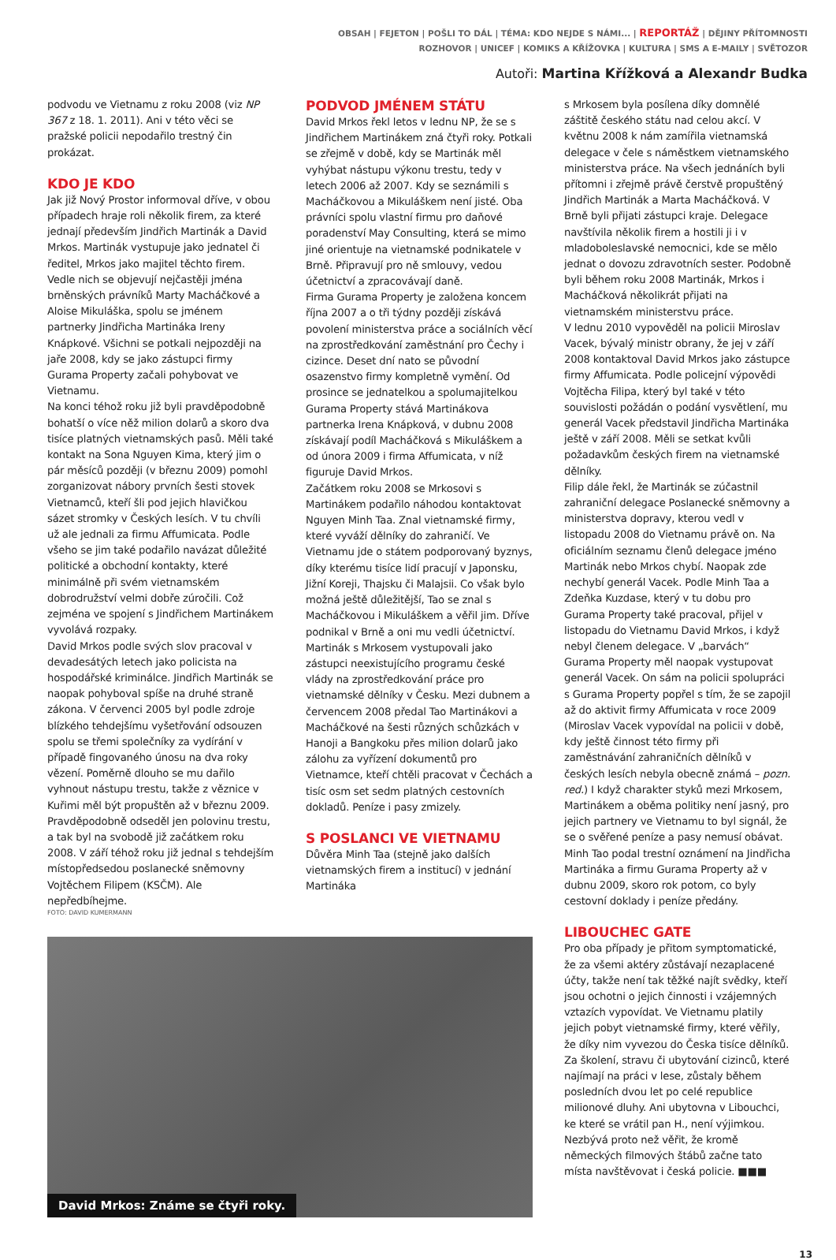OBSAH | FEJETON | POŠLI TO DÁL | TÉMA: KDO NEJDE S NÁMI... | REPORTÁŽ | DĚJINY PŘÍTOMNOSTI
ROZHOVOR | UNICEF | KOMIKS A KŘÍŽOVKA | KULTURA | SMS A E-MAILY | SVĚTOZOR
Autoři: Martina Křížková a Alexandr Budka
podvodu ve Vietnamu z roku 2008 (viz NP 367 z 18. 1. 2011). Ani v této věci se pražské policii nepodařilo trestný čin prokázat.
KDO JE KDO
Jak již Nový Prostor informoval dříve, v obou případech hraje roli několik firem, za které jednají především Jindřich Martinák a David Mrkos. Martinák vystupuje jako jednatel či ředitel, Mrkos jako majitel těchto firem. Vedle nich se objevují nejčastěji jména brněnských právníků Marty Macháčkové a Aloise Mikuláška, spolu se jménem partnerky Jindřicha Martináka Ireny Knápkové. Všichni se potkali nejpozději na jaře 2008, kdy se jako zástupci firmy Gurama Property začali pohybovat ve Vietnamu.
Na konci téhož roku již byli pravděpodobně bohatší o více něž milion dolarů a skoro dva tisíce platných vietnamských pasů. Měli také kontakt na Sona Nguyen Kima, který jim o pár měsíců později (v březnu 2009) pomohl zorganizovat nábory prvních šesti stovek Vietnamců, kteří šli pod jejich hlavičkou sázet stromky v Českých lesích. V tu chvíli už ale jednali za firmu Affumicata. Podle všeho se jim také podařilo navázat důležité politické a obchodní kontakty, které minimálně při svém vietnamském dobrodružství velmi dobře zúročili. Což zejména ve spojení s Jindřichem Martinákem vyvolává rozpaky.
David Mrkos podle svých slov pracoval v devadesátých letech jako policista na hospodářské kriminálce. Jindřich Martinák se naopak pohyboval spíše na druhé straně zákona. V červenci 2005 byl podle zdroje blízkého tehdejšímu vyšetřování odsouzen spolu se třemi společníky za vydírání v případě fingovaného únosu na dva roky vězení. Poměrně dlouho se mu dařilo vyhnout nástupu trestu, takže z věznice v Kuřimi měl být propuštěn až v březnu 2009. Pravděpodobně odseděl jen polovinu trestu, a tak byl na svobodě již začátkem roku 2008. V září téhož roku již jednal s tehdejším místopředsedou poslanecké sněmovny Vojtěchem Filipem (KSČM). Ale nepředbíhejme.
PODVOD JMÉNEM STÁTU
David Mrkos řekl letos v lednu NP, že se s Jindřichem Martinákem zná čtyři roky. Potkali se zřejmě v době, kdy se Martinák měl vyhýbat nástupu výkonu trestu, tedy v letech 2006 až 2007. Kdy se seznámili s Macháčkovou a Mikuláškem není jisté. Oba právníci spolu vlastní firmu pro daňové poradenství May Consulting, která se mimo jiné orientuje na vietnamské podnikatele v Brně. Připravují pro ně smlouvy, vedou účetnictví a zpracovávají daně.
Firma Gurama Property je založena koncem října 2007 a o tři týdny později získává povolení ministerstva práce a sociálních věcí na zprostředkování zaměstnání pro Čechy i cizince. Deset dní nato se původní osazenstvo firmy kompletně vymění. Od prosince se jednatelkou a spolumajitelkou Gurama Property stává Martinákova partnerka Irena Knápková, v dubnu 2008 získávají podíl Macháčková s Mikuláškem a od února 2009 i firma Affumicata, v níž figuruje David Mrkos.
Začátkem roku 2008 se Mrkosovi s Martinákem podařilo náhodou kontaktovat Nguyen Minh Taa. Znal vietnamské firmy, které vyváží dělníky do zahraničí. Ve Vietnamu jde o státem podporovaný byznys, díky kterému tisíce lidí pracují v Japonsku, Jižní Koreji, Thajsku či Malajsii. Co však bylo možná ještě důležitější, Tao se znal s Macháčkovou i Mikuláškem a věřil jim. Dříve podnikal v Brně a oni mu vedli účetnictví.
Martinák s Mrkosem vystupovali jako zástupci neexistujícího programu české vlády na zprostředkování práce pro vietnamské dělníky v Česku. Mezi dubnem a červencem 2008 předal Tao Martinákovi a Macháčkové na šesti různých schůzkách v Hanoji a Bangkoku přes milion dolarů jako zálohu za vyřízení dokumentů pro Vietnamce, kteří chtěli pracovat v Čechách a tisíc osm set sedm platných cestovních dokladů. Peníze i pasy zmizely.
S POSLANCI VE VIETNAMU
Důvěra Minh Taa (stejně jako dalších vietnamských firem a institucí) v jednání Martináka
FOTO: DAVID KUMERMANN
David Mrkos: Známe se čtyři roky.
s Mrkosem byla posílena díky domnělé záštitě českého státu nad celou akcí. V květnu 2008 k nám zamířila vietnamská delegace v čele s náměstkem vietnamského ministerstva práce. Na všech jednáních byli přítomni i zřejmě právě čerstvě propuštěný Jindřich Martinák a Marta Macháčková. V Brně byli přijati zástupci kraje. Delegace navštívila několik firem a hostili ji i v mladoboleslavské nemocnici, kde se mělo jednat o dovozu zdravotních sester. Podobně byli během roku 2008 Martinák, Mrkos i Macháčková několikrát přijati na vietnamském ministerstvu práce.
V lednu 2010 vypověděl na policii Miroslav Vacek, bývalý ministr obrany, že jej v září 2008 kontaktoval David Mrkos jako zástupce firmy Affumicata. Podle policejní výpovědi Vojtěcha Filipa, který byl také v této souvislosti požádán o podání vysvětlení, mu generál Vacek představil Jindřicha Martináka ještě v září 2008. Měli se setkat kvůli požadavkům českých firem na vietnamské dělníky.
Filip dále řekl, že Martinák se zúčastnil zahraniční delegace Poslanecké sněmovny a ministerstva dopravy, kterou vedl v listopadu 2008 do Vietnamu právě on. Na oficiálním seznamu členů delegace jméno Martinák nebo Mrkos chybí. Naopak zde nechybí generál Vacek. Podle Minh Taa a Zdeňka Kuzdase, který v tu dobu pro Gurama Property také pracoval, přijel v listopadu do Vietnamu David Mrkos, i když nebyl členem delegace. V „barvách“ Gurama Property měl naopak vystupovat generál Vacek. On sám na policii spolupráci s Gurama Property popřel s tím, že se zapojil až do aktivit firmy Affumicata v roce 2009 (Miroslav Vacek vypovídal na policii v době, kdy ještě činnost této firmy při zaměstnávání zahraničních dělníků v českých lesích nebyla obecně známá – pozn. red.) I když charakter styků mezi Mrkosem, Martinákem a oběma politiky není jasný, pro jejich partnery ve Vietnamu to byl signál, že se o svěřené peníze a pasy nemusí obávat. Minh Tao podal trestní oznámení na Jindřicha Martináka a firmu Gurama Property až v dubnu 2009, skoro rok potom, co byly cestovní doklady i peníze předány.
LIBOUCHEC GATE
Pro oba případy je přitom symptomatické, že za všemi aktéry zůstávají nezaplacené účty, takže není tak těžké najít svědky, kteří jsou ochotni o jejich činnosti i vzájemných vztazích vypovídat. Ve Vietnamu platily jejich pobyt vietnamské firmy, které věřily, že díky nim vyvezou do Česka tisíce dělníků. Za školení, stravu či ubytování cizinců, které najímají na práci v lese, zůstaly během posledních dvou let po celé republice milionové dluhy. Ani ubytovna v Libouchci, ke které se vrátil pan H., není výjimkou. Nezbývá proto než věřit, že kromě německých filmových štábů začne tato místa navštěvovat i česká policie. ■■■
13